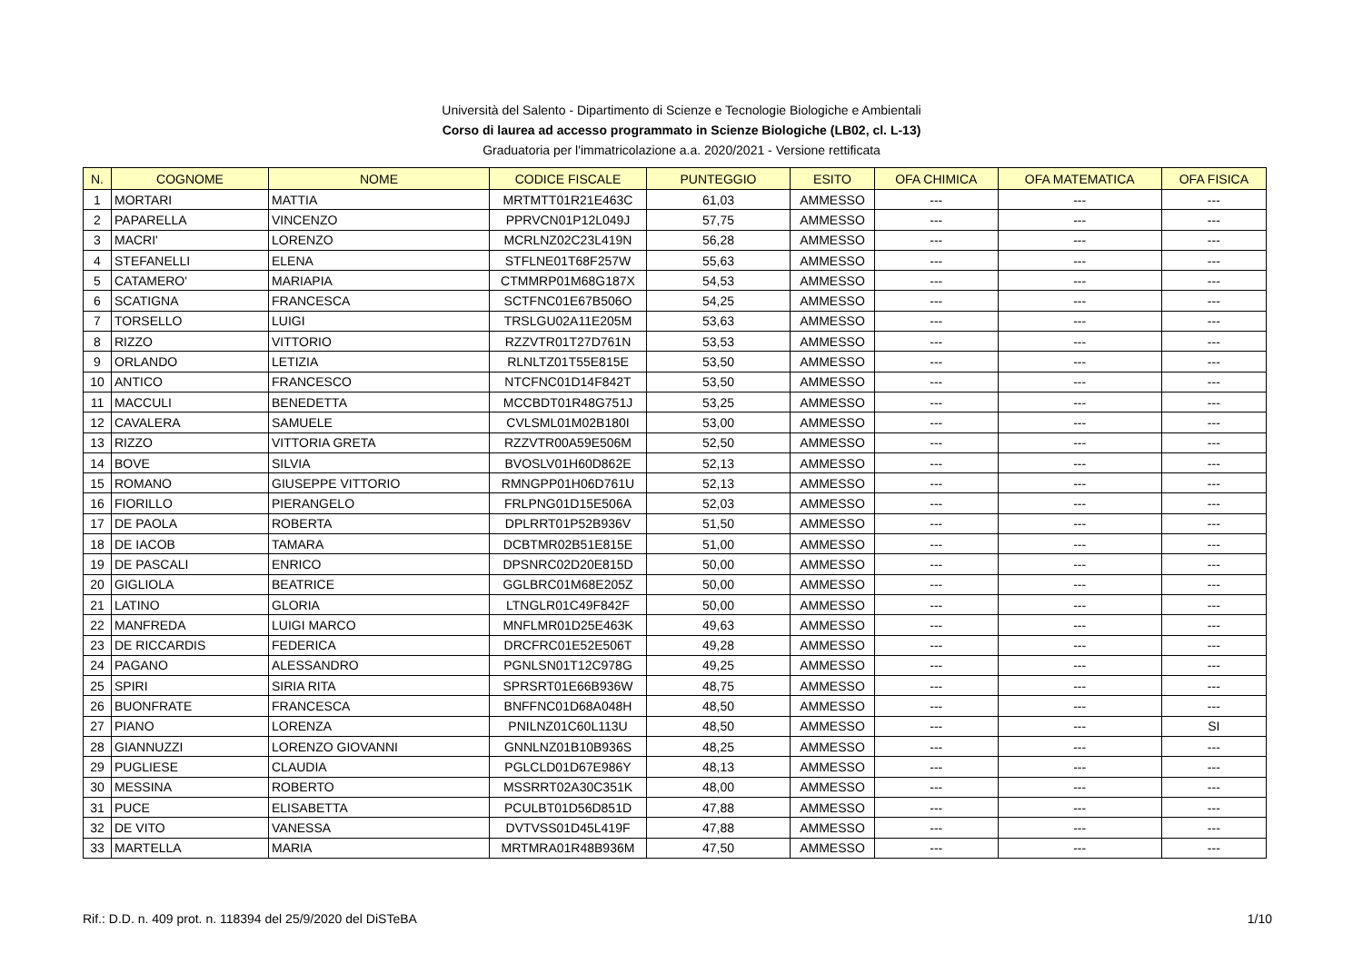Università del Salento - Dipartimento di Scienze e Tecnologie Biologiche e Ambientali
Corso di laurea ad accesso programmato in Scienze Biologiche (LB02, cl. L-13)
Graduatoria per l'immatricolazione a.a. 2020/2021 - Versione rettificata
| N. | COGNOME | NOME | CODICE FISCALE | PUNTEGGIO | ESITO | OFA CHIMICA | OFA MATEMATICA | OFA FISICA |
| --- | --- | --- | --- | --- | --- | --- | --- | --- |
| 1 | MORTARI | MATTIA | MRTMTT01R21E463C | 61,03 | AMMESSO | --- | --- | --- |
| 2 | PAPARELLA | VINCENZO | PPRVCN01P12L049J | 57,75 | AMMESSO | --- | --- | --- |
| 3 | MACRI' | LORENZO | MCRLNZ02C23L419N | 56,28 | AMMESSO | --- | --- | --- |
| 4 | STEFANELLI | ELENA | STFLNE01T68F257W | 55,63 | AMMESSO | --- | --- | --- |
| 5 | CATAMERO' | MARIAPIA | CTMMRP01M68G187X | 54,53 | AMMESSO | --- | --- | --- |
| 6 | SCATIGNA | FRANCESCA | SCTFNC01E67B506O | 54,25 | AMMESSO | --- | --- | --- |
| 7 | TORSELLO | LUIGI | TRSLGU02A11E205M | 53,63 | AMMESSO | --- | --- | --- |
| 8 | RIZZO | VITTORIO | RZZVTR01T27D761N | 53,53 | AMMESSO | --- | --- | --- |
| 9 | ORLANDO | LETIZIA | RLNLTZ01T55E815E | 53,50 | AMMESSO | --- | --- | --- |
| 10 | ANTICO | FRANCESCO | NTCFNC01D14F842T | 53,50 | AMMESSO | --- | --- | --- |
| 11 | MACCULI | BENEDETTA | MCCBDT01R48G751J | 53,25 | AMMESSO | --- | --- | --- |
| 12 | CAVALERA | SAMUELE | CVLSML01M02B180I | 53,00 | AMMESSO | --- | --- | --- |
| 13 | RIZZO | VITTORIA GRETA | RZZVTR00A59E506M | 52,50 | AMMESSO | --- | --- | --- |
| 14 | BOVE | SILVIA | BVOSLV01H60D862E | 52,13 | AMMESSO | --- | --- | --- |
| 15 | ROMANO | GIUSEPPE VITTORIO | RMNGPP01H06D761U | 52,13 | AMMESSO | --- | --- | --- |
| 16 | FIORILLO | PIERANGELO | FRLPNG01D15E506A | 52,03 | AMMESSO | --- | --- | --- |
| 17 | DE PAOLA | ROBERTA | DPLRRT01P52B936V | 51,50 | AMMESSO | --- | --- | --- |
| 18 | DE IACOB | TAMARA | DCBTMR02B51E815E | 51,00 | AMMESSO | --- | --- | --- |
| 19 | DE PASCALI | ENRICO | DPSNRC02D20E815D | 50,00 | AMMESSO | --- | --- | --- |
| 20 | GIGLIOLA | BEATRICE | GGLBRC01M68E205Z | 50,00 | AMMESSO | --- | --- | --- |
| 21 | LATINO | GLORIA | LTNGLR01C49F842F | 50,00 | AMMESSO | --- | --- | --- |
| 22 | MANFREDA | LUIGI MARCO | MNFLMR01D25E463K | 49,63 | AMMESSO | --- | --- | --- |
| 23 | DE RICCARDIS | FEDERICA | DRCFRC01E52E506T | 49,28 | AMMESSO | --- | --- | --- |
| 24 | PAGANO | ALESSANDRO | PGNLSN01T12C978G | 49,25 | AMMESSO | --- | --- | --- |
| 25 | SPIRI | SIRIA RITA | SPRSRT01E66B936W | 48,75 | AMMESSO | --- | --- | --- |
| 26 | BUONFRATE | FRANCESCA | BNFFNC01D68A048H | 48,50 | AMMESSO | --- | --- | --- |
| 27 | PIANO | LORENZA | PNILNZ01C60L113U | 48,50 | AMMESSO | --- | --- | SI |
| 28 | GIANNUZZI | LORENZO GIOVANNI | GNNLNZ01B10B936S | 48,25 | AMMESSO | --- | --- | --- |
| 29 | PUGLIESE | CLAUDIA | PGLCLD01D67E986Y | 48,13 | AMMESSO | --- | --- | --- |
| 30 | MESSINA | ROBERTO | MSSRRT02A30C351K | 48,00 | AMMESSO | --- | --- | --- |
| 31 | PUCE | ELISABETTA | PCULBT01D56D851D | 47,88 | AMMESSO | --- | --- | --- |
| 32 | DE VITO | VANESSA | DVTVSS01D45L419F | 47,88 | AMMESSO | --- | --- | --- |
| 33 | MARTELLA | MARIA | MRTMRA01R48B936M | 47,50 | AMMESSO | --- | --- | --- |
Rif.: D.D. n. 409 prot. n. 118394 del 25/9/2020 del DiSTeBA 1/10